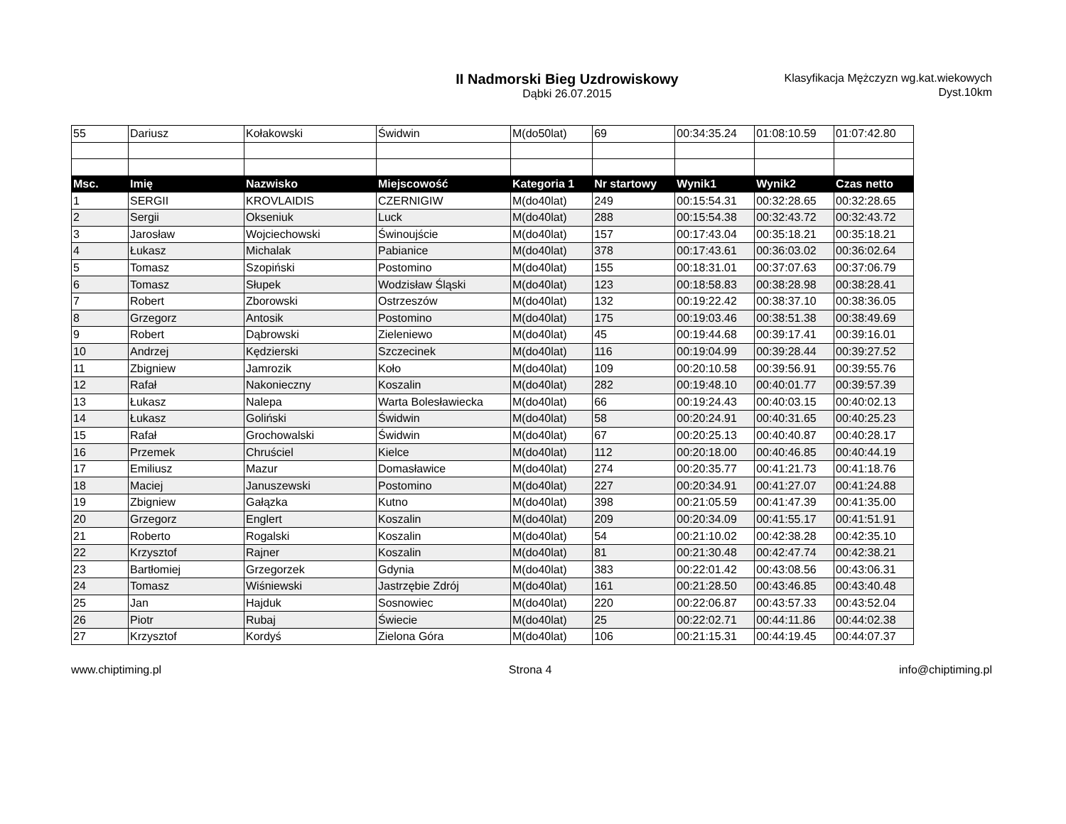II Nadmorski Bieg Uzdrowiskowy
Dąbki 26.07.2015
Klasyfikacja Mężczyzn wg.kat.wiekowych
Dyst.10km
| 55 | Dariusz | Kołakowski | Świdwin | M(do50lat) | 69 | 00:34:35.24 | 01:08:10.59 | 01:07:42.80 |
| Msc. | Imię | Nazwisko | Miejscowość | Kategoria 1 | Nr startowy | Wynik1 | Wynik2 | Czas netto |
| 1 | SERGII | KROVLAIDIS | CZERNIGIW | M(do40lat) | 249 | 00:15:54.31 | 00:32:28.65 | 00:32:28.65 |
| 2 | Sergii | Okseniuk | Luck | M(do40lat) | 288 | 00:15:54.38 | 00:32:43.72 | 00:32:43.72 |
| 3 | Jarosław | Wojciechowski | Świnoujście | M(do40lat) | 157 | 00:17:43.04 | 00:35:18.21 | 00:35:18.21 |
| 4 | Łukasz | Michalak | Pabianice | M(do40lat) | 378 | 00:17:43.61 | 00:36:03.02 | 00:36:02.64 |
| 5 | Tomasz | Szopiński | Postomino | M(do40lat) | 155 | 00:18:31.01 | 00:37:07.63 | 00:37:06.79 |
| 6 | Tomasz | Słupek | Wodzisław Śląski | M(do40lat) | 123 | 00:18:58.83 | 00:38:28.98 | 00:38:28.41 |
| 7 | Robert | Zborowski | Ostrzeszów | M(do40lat) | 132 | 00:19:22.42 | 00:38:37.10 | 00:38:36.05 |
| 8 | Grzegorz | Antosik | Postomino | M(do40lat) | 175 | 00:19:03.46 | 00:38:51.38 | 00:38:49.69 |
| 9 | Robert | Dąbrowski | Zieleniewo | M(do40lat) | 45 | 00:19:44.68 | 00:39:17.41 | 00:39:16.01 |
| 10 | Andrzej | Kędzierski | Szczecinek | M(do40lat) | 116 | 00:19:04.99 | 00:39:28.44 | 00:39:27.52 |
| 11 | Zbigniew | Jamrozik | Koło | M(do40lat) | 109 | 00:20:10.58 | 00:39:56.91 | 00:39:55.76 |
| 12 | Rafał | Nakonieczny | Koszalin | M(do40lat) | 282 | 00:19:48.10 | 00:40:01.77 | 00:39:57.39 |
| 13 | Łukasz | Nalepa | Warta Bolesławiecka | M(do40lat) | 66 | 00:19:24.43 | 00:40:03.15 | 00:40:02.13 |
| 14 | Łukasz | Goliński | Świdwin | M(do40lat) | 58 | 00:20:24.91 | 00:40:31.65 | 00:40:25.23 |
| 15 | Rafał | Grochowalski | Świdwin | M(do40lat) | 67 | 00:20:25.13 | 00:40:40.87 | 00:40:28.17 |
| 16 | Przemek | Chruściel | Kielce | M(do40lat) | 112 | 00:20:18.00 | 00:40:46.85 | 00:40:44.19 |
| 17 | Emiliusz | Mazur | Domasławice | M(do40lat) | 274 | 00:20:35.77 | 00:41:21.73 | 00:41:18.76 |
| 18 | Maciej | Januszewski | Postomino | M(do40lat) | 227 | 00:20:34.91 | 00:41:27.07 | 00:41:24.88 |
| 19 | Zbigniew | Gałązka | Kutno | M(do40lat) | 398 | 00:21:05.59 | 00:41:47.39 | 00:41:35.00 |
| 20 | Grzegorz | Englert | Koszalin | M(do40lat) | 209 | 00:20:34.09 | 00:41:55.17 | 00:41:51.91 |
| 21 | Roberto | Rogalski | Koszalin | M(do40lat) | 54 | 00:21:10.02 | 00:42:38.28 | 00:42:35.10 |
| 22 | Krzysztof | Rajner | Koszalin | M(do40lat) | 81 | 00:21:30.48 | 00:42:47.74 | 00:42:38.21 |
| 23 | Bartłomiej | Grzegorzek | Gdynia | M(do40lat) | 383 | 00:22:01.42 | 00:43:08.56 | 00:43:06.31 |
| 24 | Tomasz | Wiśniewski | Jastrzębie Zdrój | M(do40lat) | 161 | 00:21:28.50 | 00:43:46.85 | 00:43:40.48 |
| 25 | Jan | Hajduk | Sosnowiec | M(do40lat) | 220 | 00:22:06.87 | 00:43:57.33 | 00:43:52.04 |
| 26 | Piotr | Rubaj | Świecie | M(do40lat) | 25 | 00:22:02.71 | 00:44:11.86 | 00:44:02.38 |
| 27 | Krzysztof | Kordyś | Zielona Góra | M(do40lat) | 106 | 00:21:15.31 | 00:44:19.45 | 00:44:07.37 |
www.chiptiming.pl Strona 4 info@chiptiming.pl